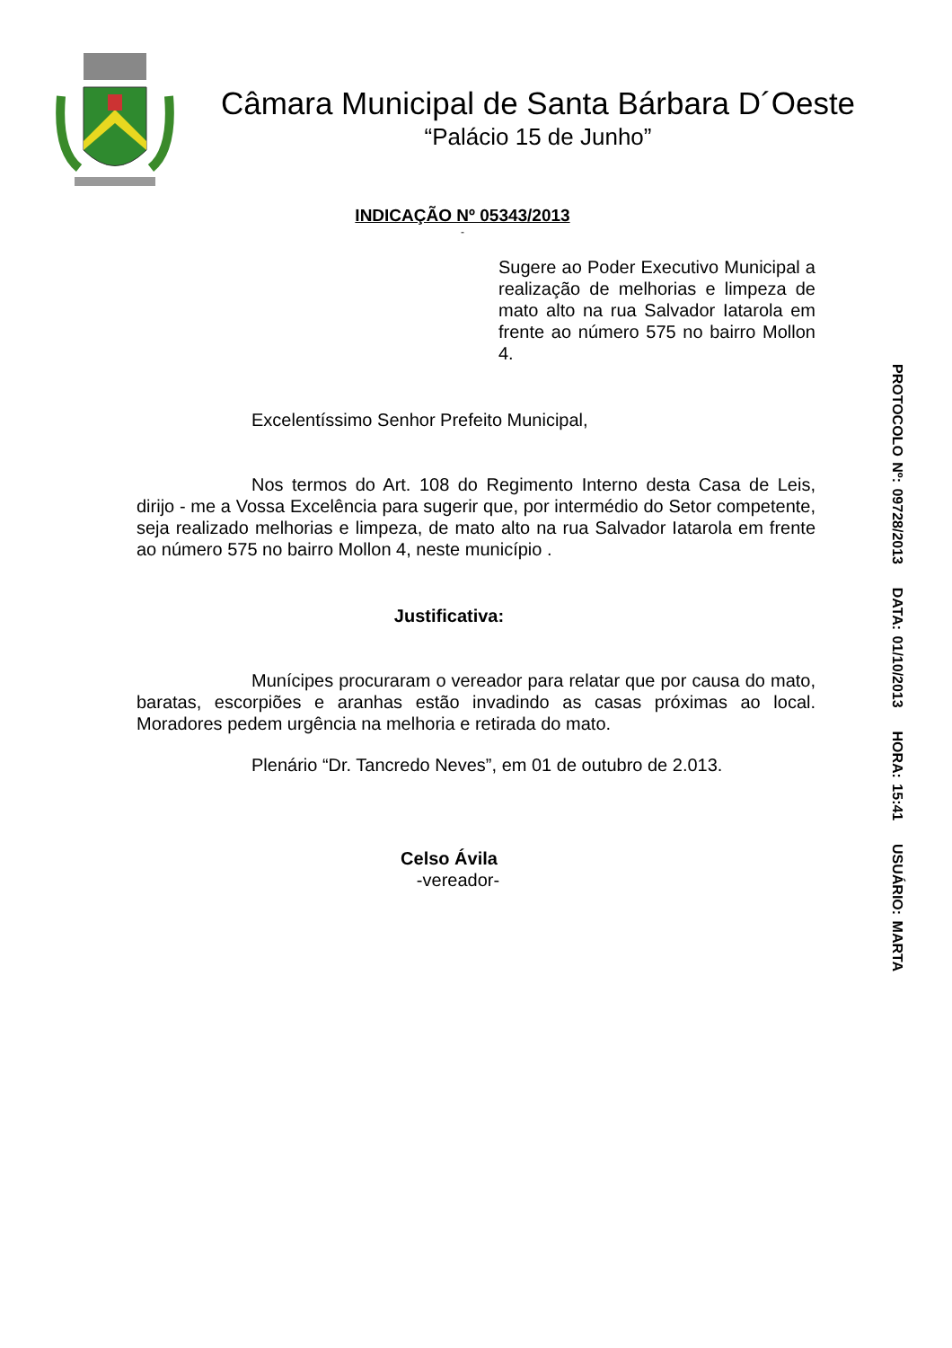Câmara Municipal de Santa Bárbara D´Oeste
“Palácio 15 de Junho”
INDICAÇÃO Nº 05343/2013
-
Sugere ao Poder Executivo Municipal a realização de melhorias e limpeza de mato alto na rua Salvador Iatarola em frente ao número 575 no bairro Mollon 4.
Excelentíssimo Senhor Prefeito Municipal,
Nos termos do Art. 108 do Regimento Interno desta Casa de Leis, dirijo - me a Vossa Excelência para sugerir que, por intermédio do Setor competente, seja realizado melhorias e limpeza, de mato alto na rua Salvador Iatarola em frente ao número 575 no bairro Mollon 4, neste município .
Justificativa:
Munícipes procuraram o vereador para relatar que por causa do mato, baratas, escorpiões e aranhas estão invadindo as casas próximas ao local. Moradores pedem urgência na melhoria e retirada do mato.
Plenário “Dr. Tancredo Neves”, em 01 de outubro de 2.013.
Celso Ávila
-vereador-
PROTOCOLO Nº: 09728/2013 DATA: 01/10/2013 HORA: 15:41 USUÁRIO: MARTA